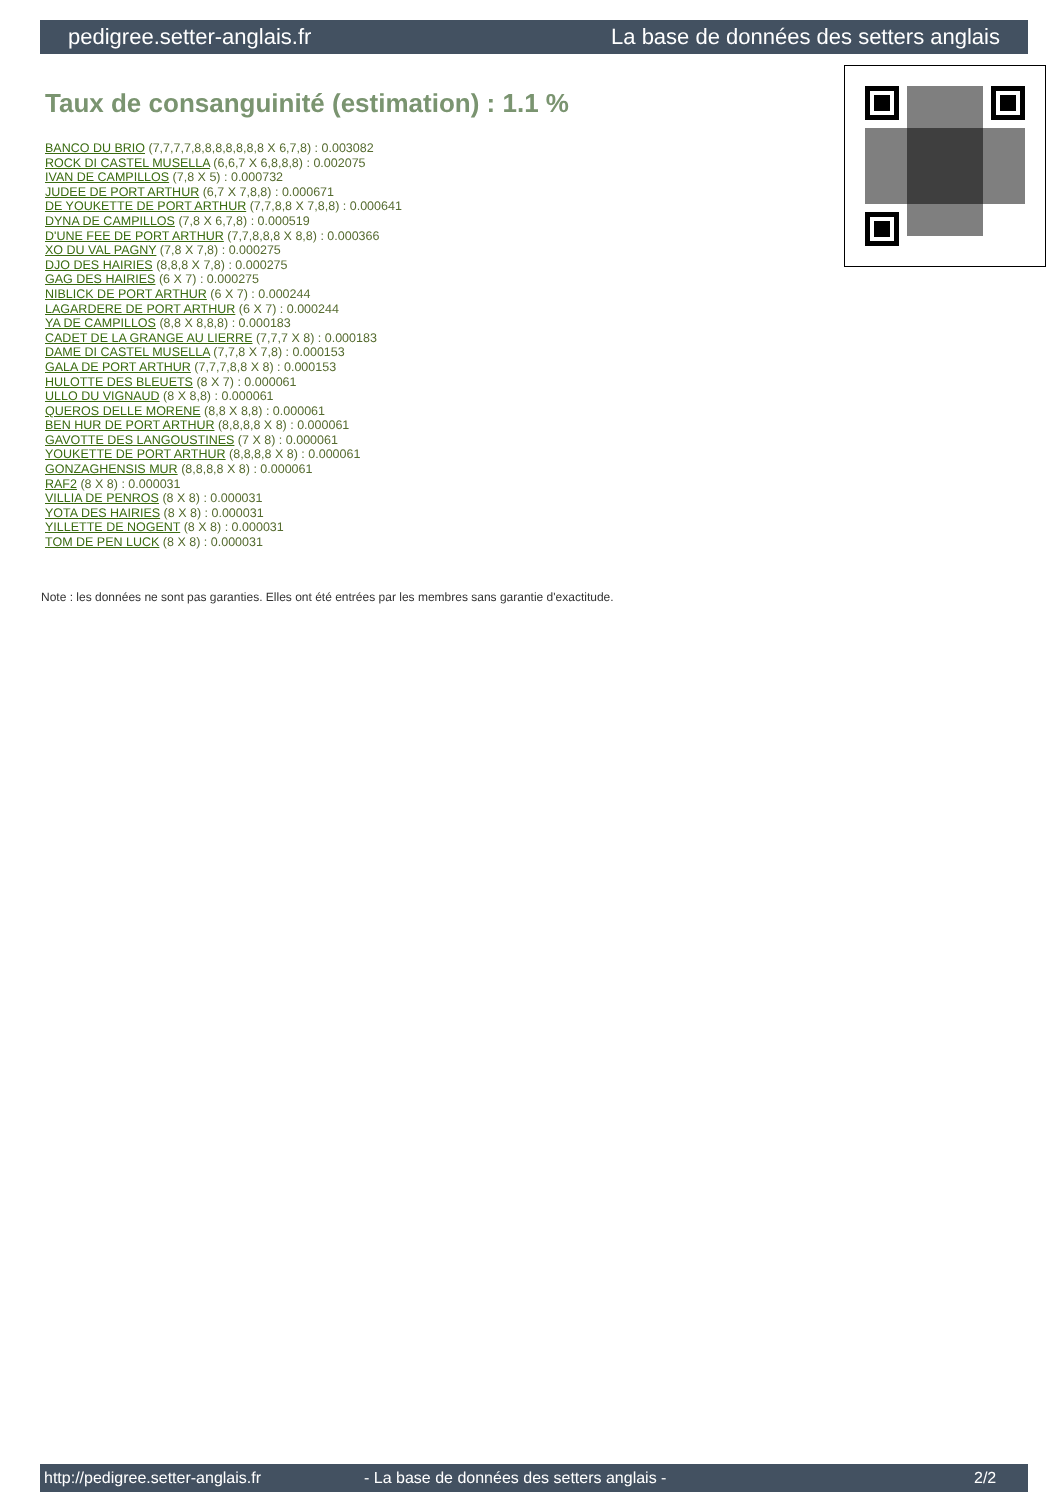pedigree.setter-anglais.fr La base de données des setters anglais
Taux de consanguinité (estimation) : 1.1 %
BANCO DU BRIO (7,7,7,7,8,8,8,8,8,8,8 X 6,7,8) : 0.003082
ROCK DI CASTEL MUSELLA (6,6,7 X 6,8,8,8) : 0.002075
IVAN DE CAMPILLOS (7,8 X 5) : 0.000732
JUDEE DE PORT ARTHUR (6,7 X 7,8,8) : 0.000671
DE YOUKETTE DE PORT ARTHUR (7,7,8,8 X 7,8,8) : 0.000641
DYNA DE CAMPILLOS (7,8 X 6,7,8) : 0.000519
D'UNE FEE DE PORT ARTHUR (7,7,8,8,8 X 8,8) : 0.000366
XO DU VAL PAGNY (7,8 X 7,8) : 0.000275
DJO DES HAIRIES (8,8,8 X 7,8) : 0.000275
GAG DES HAIRIES (6 X 7) : 0.000275
NIBLICK DE PORT ARTHUR (6 X 7) : 0.000244
LAGARDERE DE PORT ARTHUR (6 X 7) : 0.000244
YA DE CAMPILLOS (8,8 X 8,8,8) : 0.000183
CADET DE LA GRANGE AU LIERRE (7,7,7 X 8) : 0.000183
DAME DI CASTEL MUSELLA (7,7,8 X 7,8) : 0.000153
GALA DE PORT ARTHUR (7,7,7,8,8 X 8) : 0.000153
HULOTTE DES BLEUETS (8 X 7) : 0.000061
ULLO DU VIGNAUD (8 X 8,8) : 0.000061
QUEROS DELLE MORENE (8,8 X 8,8) : 0.000061
BEN HUR DE PORT ARTHUR (8,8,8,8 X 8) : 0.000061
GAVOTTE DES LANGOUSTINES (7 X 8) : 0.000061
YOUKETTE DE PORT ARTHUR (8,8,8,8 X 8) : 0.000061
GONZAGHENSIS MUR (8,8,8,8 X 8) : 0.000061
RAF2 (8 X 8) : 0.000031
VILLIA DE PENROS (8 X 8) : 0.000031
YOTA DES HAIRIES (8 X 8) : 0.000031
YILLETTE DE NOGENT (8 X 8) : 0.000031
TOM DE PEN LUCK (8 X 8) : 0.000031
Note : les données ne sont pas garanties. Elles ont été entrées par les membres sans garantie d'exactitude.
http://pedigree.setter-anglais.fr - La base de données des setters anglais - 2/2